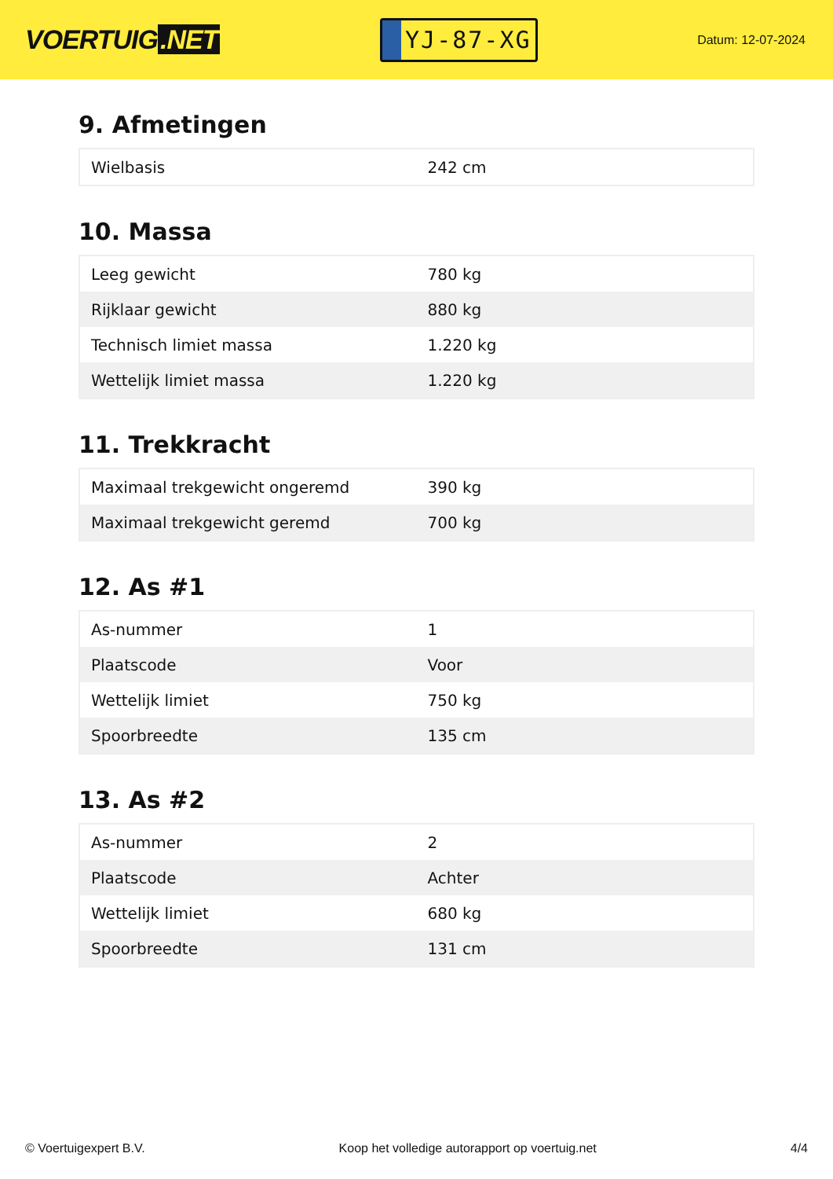VOERTUIG.NET
YJ-87-XG
Datum: 12-07-2024
9. Afmetingen
| Wielbasis | 242 cm |
10. Massa
| Leeg gewicht | 780 kg |
| Rijklaar gewicht | 880 kg |
| Technisch limiet massa | 1.220 kg |
| Wettelijk limiet massa | 1.220 kg |
11. Trekkracht
| Maximaal trekgewicht ongeremd | 390 kg |
| Maximaal trekgewicht geremd | 700 kg |
12. As #1
| As-nummer | 1 |
| Plaatscode | Voor |
| Wettelijk limiet | 750 kg |
| Spoorbreedte | 135 cm |
13. As #2
| As-nummer | 2 |
| Plaatscode | Achter |
| Wettelijk limiet | 680 kg |
| Spoorbreedte | 131 cm |
© Voertuigexpert B.V. Koop het volledige autorapport op voertuig.net 4/4